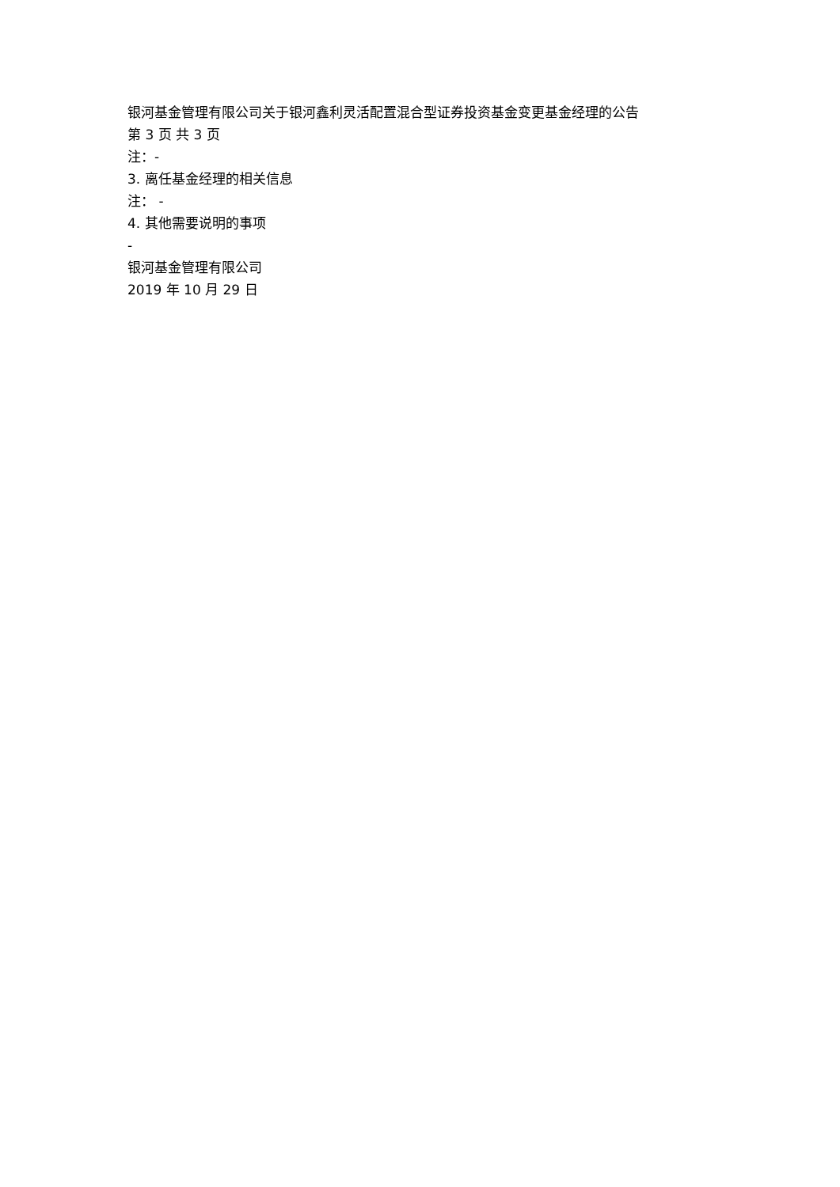银河基金管理有限公司关于银河鑫利灵活配置混合型证券投资基金变更基金经理的公告
第 3 页 共 3 页
注：-
3. 离任基金经理的相关信息
注： -
4. 其他需要说明的事项
-
银河基金管理有限公司
2019 年 10 月 29 日